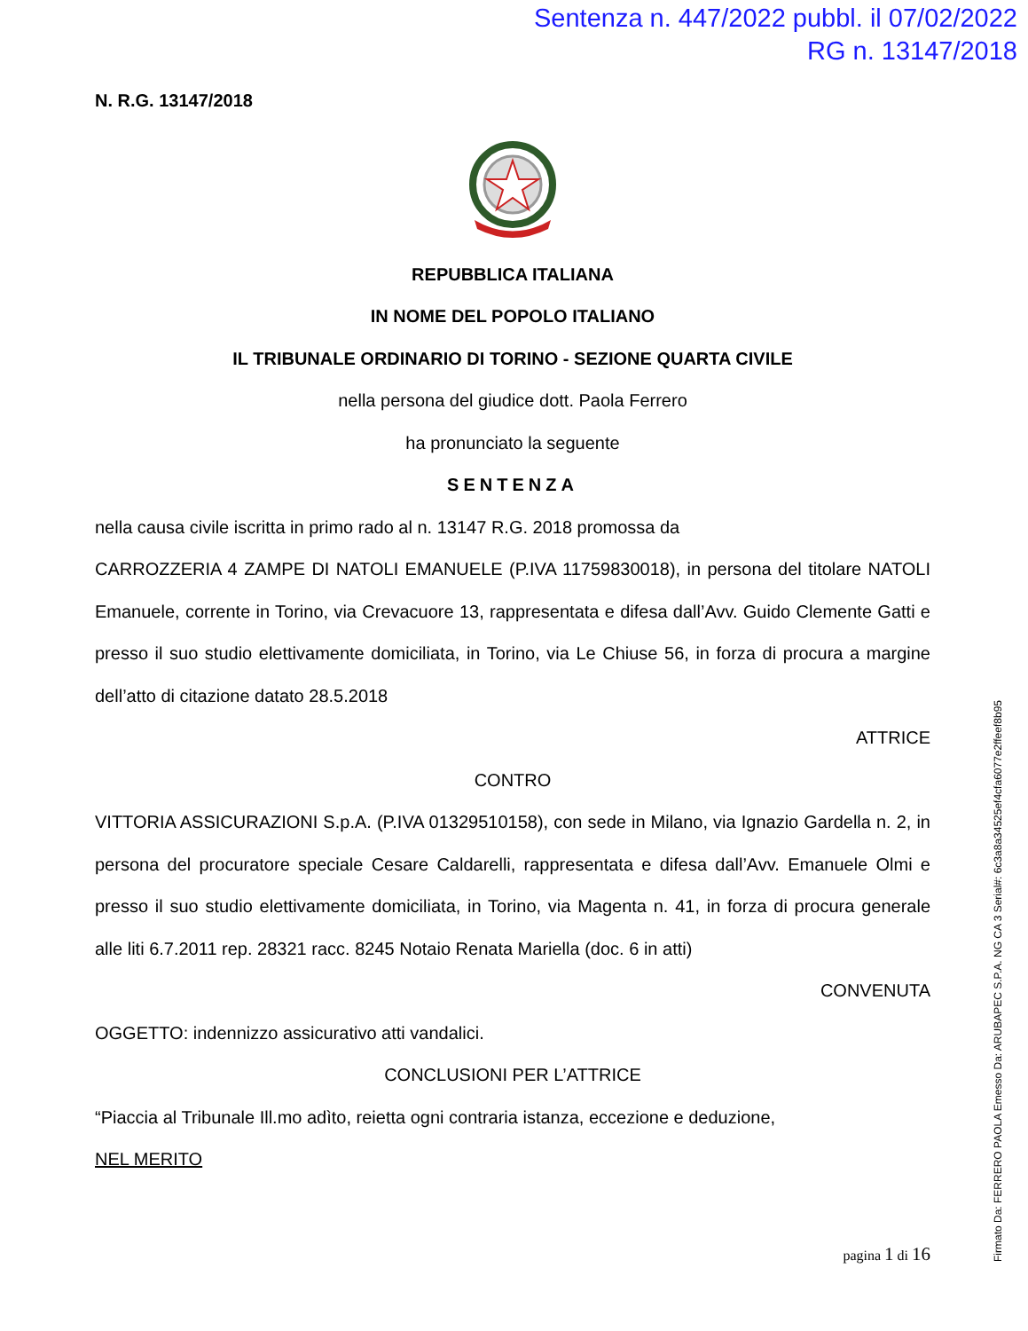Sentenza n. 447/2022 pubbl. il 07/02/2022
RG n. 13147/2018
N. R.G. 13147/2018
REPUBBLICA ITALIANA
IN NOME DEL POPOLO ITALIANO
IL TRIBUNALE ORDINARIO DI TORINO - SEZIONE QUARTA CIVILE
nella persona del giudice dott. Paola Ferrero
ha pronunciato la seguente
SENTENZA
nella causa civile iscritta in primo rado al n. 13147 R.G. 2018 promossa da
CARROZZERIA 4 ZAMPE DI NATOLI EMANUELE (P.IVA 11759830018), in persona del titolare NATOLI Emanuele, corrente in Torino, via Crevacuore 13, rappresentata e difesa dall’Avv. Guido Clemente Gatti e presso il suo studio elettivamente domiciliata, in Torino, via Le Chiuse 56, in forza di procura a margine dell’atto di citazione datato 28.5.2018
ATTRICE
CONTRO
VITTORIA ASSICURAZIONI S.p.A. (P.IVA 01329510158), con sede in Milano, via Ignazio Gardella n. 2, in persona del procuratore speciale Cesare Caldarelli, rappresentata e difesa dall’Avv. Emanuele Olmi e presso il suo studio elettivamente domiciliata, in Torino, via Magenta n. 41, in forza di procura generale alle liti 6.7.2011 rep. 28321 racc. 8245 Notaio Renata Mariella (doc. 6 in atti)
CONVENUTA
OGGETTO: indennizzo assicurativo atti vandalici.
CONCLUSIONI PER L’ATTRICE
“Piaccia al Tribunale Ill.mo adìto, reietta ogni contraria istanza, eccezione e deduzione,
NEL MERITO
pagina 1 di 16
Firmato Da: FERRERO PAOLA Emesso Da: ARUBAPEC S.P.A. NG CA 3 Serial#: 6c3a8a34525ef4cfa6077e2ffeef8b95